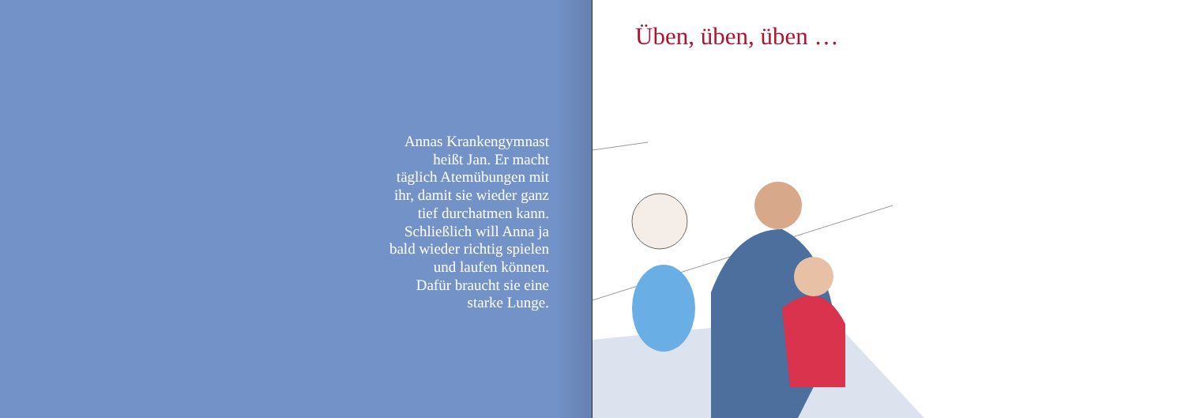Annas Krankengymnast
heißt Jan. Er macht
täglich Atemübungen mit
ihr, damit sie wieder ganz
tief durchatmen kann.
Schließlich will Anna ja
bald wieder richtig spielen
und laufen können.
Dafür braucht sie eine
starke Lunge.
Üben, üben, üben …